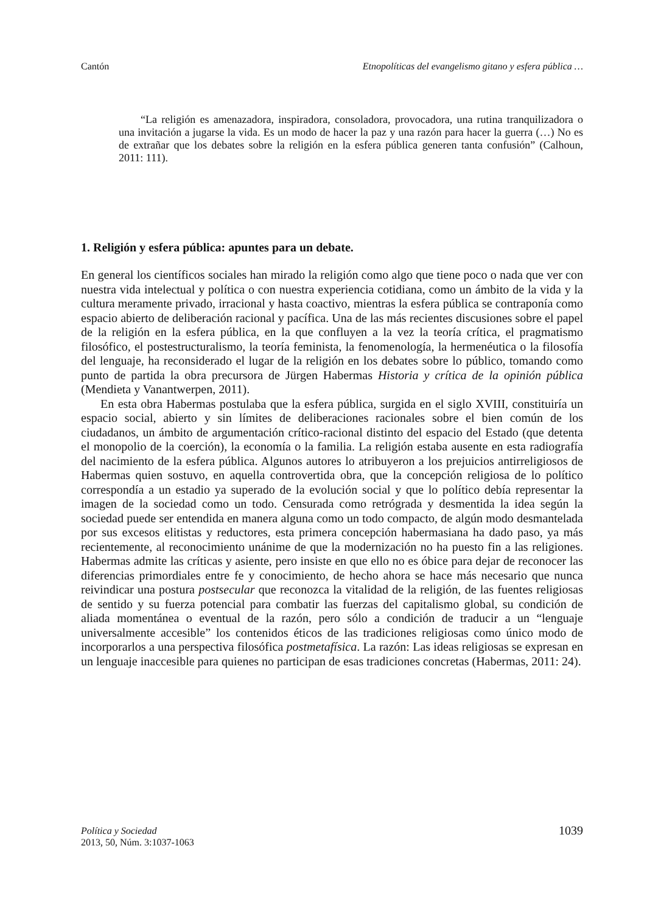Cantón Etnopolíticas del evangelismo gitano y esfera pública …
“La religión es amenazadora, inspiradora, consoladora, provocadora, una rutina tranquilizadora o una invitación a jugarse la vida. Es un modo de hacer la paz y una razón para hacer la guerra (…) No es de extrañar que los debates sobre la religión en la esfera pública generen tanta confusión” (Calhoun, 2011: 111).
1. Religión y esfera pública: apuntes para un debate.
En general los científicos sociales han mirado la religión como algo que tiene poco o nada que ver con nuestra vida intelectual y política o con nuestra experiencia cotidiana, como un ámbito de la vida y la cultura meramente privado, irracional y hasta coactivo, mientras la esfera pública se contraponía como espacio abierto de deliberación racional y pacífica. Una de las más recientes discusiones sobre el papel de la religión en la esfera pública, en la que confluyen a la vez la teoría crítica, el pragmatismo filosófico, el postestructuralismo, la teoría feminista, la fenomenología, la hermenéutica o la filosofía del lenguaje, ha reconsiderado el lugar de la religión en los debates sobre lo público, tomando como punto de partida la obra precursora de Jürgen Habermas Historia y crítica de la opinión pública (Mendieta y Vanantwerpen, 2011).
En esta obra Habermas postulaba que la esfera pública, surgida en el siglo XVIII, constituiría un espacio social, abierto y sin límites de deliberaciones racionales sobre el bien común de los ciudadanos, un ámbito de argumentación crítico-racional distinto del espacio del Estado (que detenta el monopolio de la coerción), la economía o la familia. La religión estaba ausente en esta radiografía del nacimiento de la esfera pública. Algunos autores lo atribuyeron a los prejuicios antirreligiosos de Habermas quien sostuvo, en aquella controvertida obra, que la concepción religiosa de lo político correspondía a un estadio ya superado de la evolución social y que lo político debía representar la imagen de la sociedad como un todo. Censurada como retrógrada y desmentida la idea según la sociedad puede ser entendida en manera alguna como un todo compacto, de algún modo desmantelada por sus excesos elitistas y reductores, esta primera concepción habermasiana ha dado paso, ya más recientemente, al reconocimiento unánime de que la modernización no ha puesto fin a las religiones. Habermas admite las críticas y asiente, pero insiste en que ello no es óbice para dejar de reconocer las diferencias primordiales entre fe y conocimiento, de hecho ahora se hace más necesario que nunca reivindicar una postura postsecular que reconozca la vitalidad de la religión, de las fuentes religiosas de sentido y su fuerza potencial para combatir las fuerzas del capitalismo global, su condición de aliada momentánea o eventual de la razón, pero sólo a condición de traducir a un “lenguaje universalmente accesible” los contenidos éticos de las tradiciones religiosas como único modo de incorporarlos a una perspectiva filosófica postmetafísica. La razón: Las ideas religiosas se expresan en un lenguaje inaccesible para quienes no participan de esas tradiciones concretas (Habermas, 2011: 24).
Política y Sociedad
2013, 50, Núm. 3:1037-1063
1039